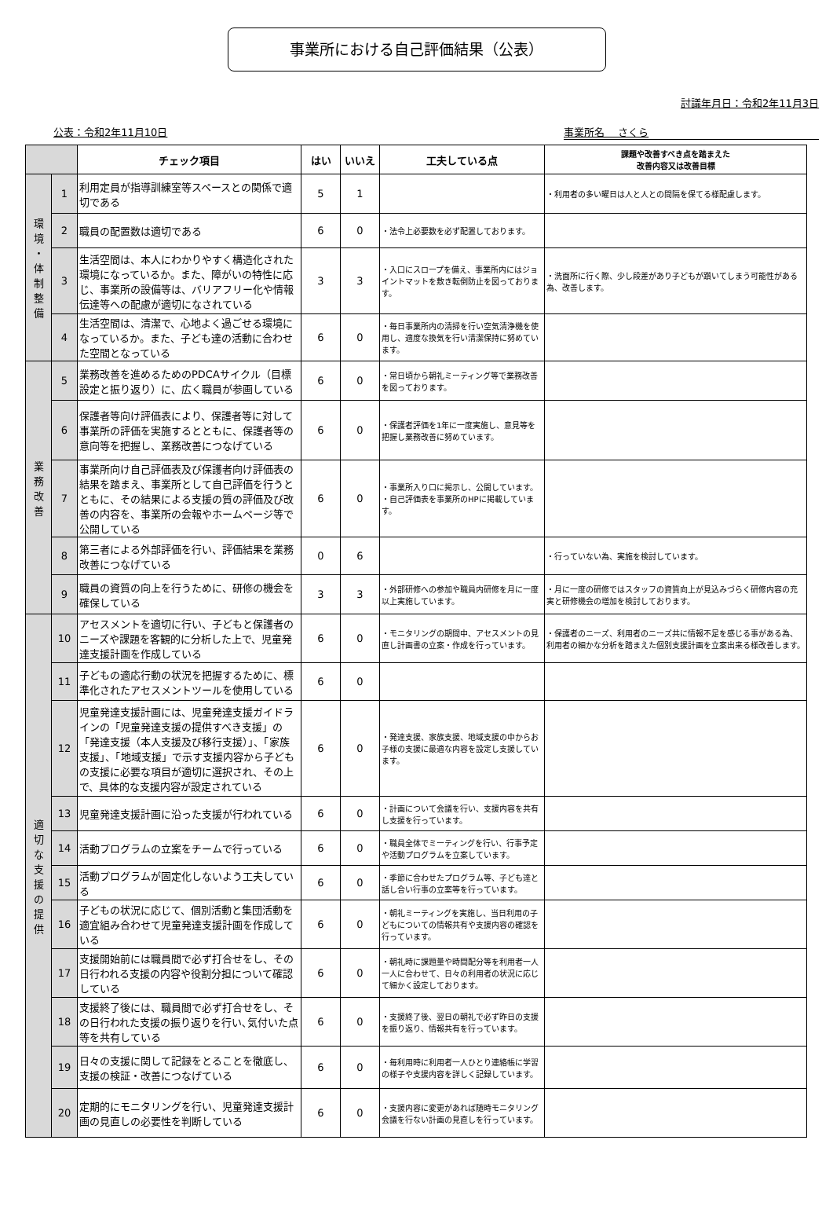事業所における自己評価結果（公表）
討議年月日：令和2年11月3日
公表：令和2年11月10日 事業所名　 さくら
| | | チェック項目 | はい | いいえ | 工夫している点 | 課題や改善すべき点を踏まえた 改善内容又は改善目標 |
| --- | --- | --- | --- | --- | --- | --- |
| 環 境 ・ 体 制 整 備 | 1 | 利用定員が指導訓練室等スペースとの関係で適切である | 5 | 1 | | ・利用者の多い曜日は人と人との間隔を保てる様配慮します。 |
| | 2 | 職員の配置数は適切である | 6 | 0 | ・法令上必要数を必ず配置しております。 | |
| | 3 | 生活空間は、本人にわかりやすく構造化された環境になっているか。また、障がいの特性に応じ、事業所の設備等は、バリアフリー化や情報伝達等への配慮が適切になされている | 3 | 3 | ・入口にスロープを備え、事業所内にはジョイントマットを敷き転倒防止を図っております。 | ・洗面所に行く際、少し段差があり子どもが躓いてしまう可能性がある為、改善します。 |
| | 4 | 生活空間は、清潔で、心地よく過ごせる環境になっているか。また、子ども達の活動に合わせた空間となっている | 6 | 0 | ・毎日事業所内の清掃を行い空気清浄機を使用し、適度な換気を行い清潔保持に努めています。 | |
| 業 務 改 善 | 5 | 業務改善を進めるためのPDCAサイクル（目標設定と振り返り）に、広く職員が参画している | 6 | 0 | ・常日頃から朝礼ミーティング等で業務改善を図っております。 | |
| | 6 | 保護者等向け評価表により、保護者等に対して事業所の評価を実施するとともに、保護者等の意向等を把握し、業務改善につなげている | 6 | 0 | ・保護者評価を1年に一度実施し、意見等を把握し業務改善に努めています。 | |
| | 7 | 事業所向け自己評価表及び保護者向け評価表の結果を踏まえ、事業所として自己評価を行うとともに、その結果による支援の質の評価及び改善の内容を、事業所の会報やホームページ等で公開している | 6 | 0 | ・事業所入り口に掲示し、公開しています。 ・自己評価表を事業所のHPに掲載しています。 | |
| | 8 | 第三者による外部評価を行い、評価結果を業務改善につなげている | 0 | 6 | | ・行っていない為、実施を検討しています。 |
| | 9 | 職員の資質の向上を行うために、研修の機会を確保している | 3 | 3 | ・外部研修への参加や職員内研修を月に一度以上実施しています。 | ・月に一度の研修ではスタッフの資質向上が見込みづらく研修内容の充実と研修機会の増加を検討しております。 |
| 適 切 な 支 援 の 提 供 | 10 | アセスメントを適切に行い、子どもと保護者のニーズや課題を客観的に分析した上で、児童発達支援計画を作成している | 6 | 0 | ・モニタリングの期間中、アセスメントの見直し計画書の立案・作成を行っています。 | ・保護者のニーズ、利用者のニーズ共に情報不足を感じる事がある為、利用者の細かな分析を踏まえた個別支援計画を立案出来る様改善します。 |
| | 11 | 子どもの適応行動の状況を把握するために、標準化されたアセスメントツールを使用している | 6 | 0 | | |
| | 12 | 児童発達支援計画には、児童発達支援ガイドラインの「児童発達支援の提供すべき支援」の「発達支援（本人支援及び移行支援）」、「家族支援」、「地域支援」で示す支援内容から子どもの支援に必要な項目が適切に選択され、その上で、具体的な支援内容が設定されている | 6 | 0 | ・発達支援、家族支援、地域支援の中からお子様の支援に最適な内容を設定し支援しています。 | |
| | 13 | 児童発達支援計画に沿った支援が行われている | 6 | 0 | ・計画について会議を行い、支援内容を共有し支援を行っています。 | |
| | 14 | 活動プログラムの立案をチームで行っている | 6 | 0 | ・職員全体でミーティングを行い、行事予定や活動プログラムを立案しています。 | |
| | 15 | 活動プログラムが固定化しないよう工夫している | 6 | 0 | ・季節に合わせたプログラム等、子ども達と話し合い行事の立案等を行っています。 | |
| | 16 | 子どもの状況に応じて、個別活動と集団活動を適宜組み合わせて児童発達支援計画を作成している | 6 | 0 | ・朝礼ミーティングを実施し、当日利用の子どもについての情報共有や支援内容の確認を行っています。 | |
| | 17 | 支援開始前には職員間で必ず打合せをし、その日行われる支援の内容や役割分担について確認している | 6 | 0 | ・朝礼時に課題量や時間配分等を利用者一人一人に合わせて、日々の利用者の状況に応じて細かく設定しております。 | |
| | 18 | 支援終了後には、職員間で必ず打合せをし、その日行われた支援の振り返りを行い､気付いた点等を共有している | 6 | 0 | ・支援終了後、翌日の朝礼で必ず昨日の支援を振り返り、情報共有を行っています。 | |
| | 19 | 日々の支援に関して記録をとることを徹底し、支援の検証・改善につなげている | 6 | 0 | ・毎利用時に利用者一人ひとり連絡帳に学習の様子や支援内容を詳しく記録しています。 | |
| | 20 | 定期的にモニタリングを行い、児童発達支援計画の見直しの必要性を判断している | 6 | 0 | ・支援内容に変更があれば随時モニタリング会議を行ない計画の見直しを行っています。 | |